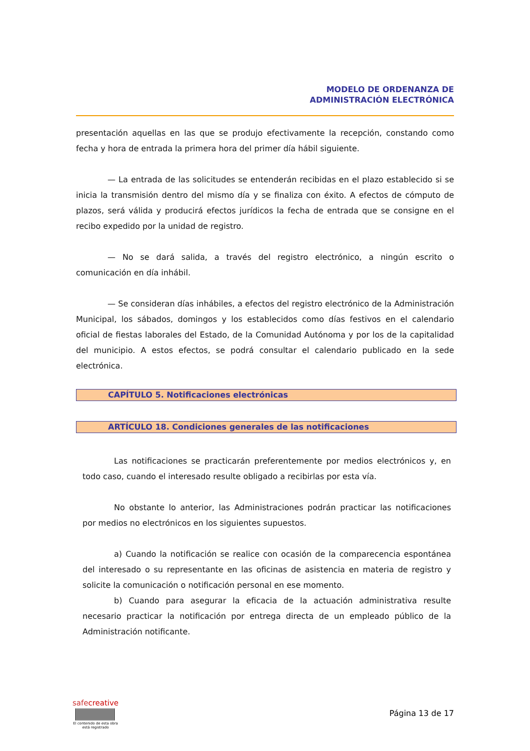MODELO DE ORDENANZA DE
ADMINISTRACIÓN ELECTRÓNICA
presentación aquellas en las que se produjo efectivamente la recepción, constando como fecha y hora de entrada la primera hora del primer día hábil siguiente.
— La entrada de las solicitudes se entenderán recibidas en el plazo establecido si se inicia la transmisión dentro del mismo día y se finaliza con éxito. A efectos de cómputo de plazos, será válida y producirá efectos jurídicos la fecha de entrada que se consigne en el recibo expedido por la unidad de registro.
— No se dará salida, a través del registro electrónico, a ningún escrito o comunicación en día inhábil.
— Se consideran días inhábiles, a efectos del registro electrónico de la Administración Municipal, los sábados, domingos y los establecidos como días festivos en el calendario oficial de fiestas laborales del Estado, de la Comunidad Autónoma y por los de la capitalidad del municipio. A estos efectos, se podrá consultar el calendario publicado en la sede electrónica.
CAPÍTULO 5. Notificaciones electrónicas
ARTÍCULO 18. Condiciones generales de las notificaciones
Las notificaciones se practicarán preferentemente por medios electrónicos y, en todo caso, cuando el interesado resulte obligado a recibirlas por esta vía.
No obstante lo anterior, las Administraciones podrán practicar las notificaciones por medios no electrónicos en los siguientes supuestos.
a) Cuando la notificación se realice con ocasión de la comparecencia espontánea del interesado o su representante en las oficinas de asistencia en materia de registro y solicite la comunicación o notificación personal en ese momento.
b) Cuando para asegurar la eficacia de la actuación administrativa resulte necesario practicar la notificación por entrega directa de un empleado público de la Administración notificante.
safecreative
El contenido de esta obra
está registrado
Página 13 de 17